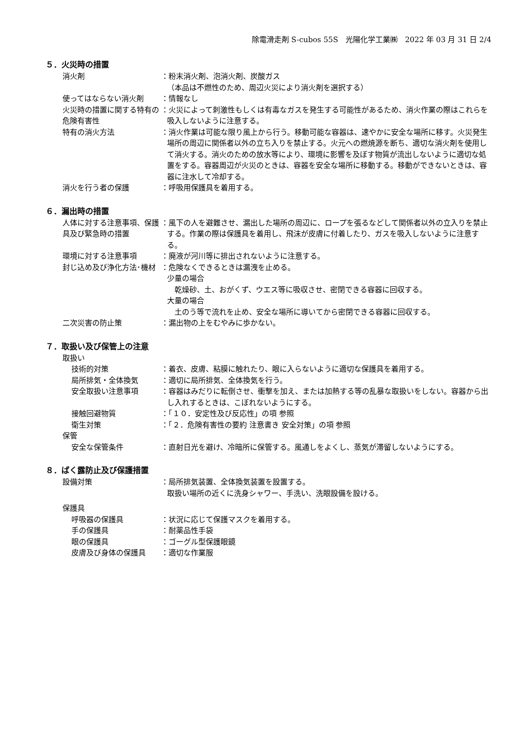除電滑走剤 S-cubos 55S　光陽化学工業㈱　2022 年 03 月 31 日 2/4
５．火災時の措置
消火剤 ：粉末消火剤、泡消火剤、炭酸ガス
（本品は不燃性のため、周辺火災により消火剤を選択する）
使ってはならない消火剤 ：情報なし
火災時の措置に関する特有の危険有害性
：火災によって刺激性もしくは有毒なガスを発生する可能性があるため、消火作業の際はこれらを吸入しないように注意する。
特有の消火方法 ：消火作業は可能な限り風上から行う。移動可能な容器は、速やかに安全な場所に移す。火災発生場所の周辺に関係者以外の立ち入りを禁止する。火元への燃焼源を断ち、適切な消火剤を使用して消火する。消火のための放水等により、環境に影響を及ぼす物質が流出しないように適切な処置をする。容器周辺が火災のときは、容器を安全な場所に移動する。移動ができないときは、容器に注水して冷却する。
消火を行う者の保護 ：呼吸用保護具を着用する。
６．漏出時の措置
人体に対する注意事項、保護具及び緊急時の措置
：風下の人を避難させ、漏出した場所の周辺に、ロープを張るなどして関係者以外の立入りを禁止する。作業の際は保護具を着用し、飛沫が皮膚に付着したり、ガスを吸入しないように注意する。
環境に対する注意事項 ：廃液が河川等に排出されないように注意する。
封じ込め及び浄化方法･機材 ：危険なくできるときは漏洩を止める。
少量の場合
　乾燥砂、土、おがくず、ウエス等に吸収させ、密閉できる容器に回収する。
大量の場合
　土のう等で流れを止め、安全な場所に導いてから密閉できる容器に回収する。
二次災害の防止策 ：漏出物の上をむやみに歩かない。
７．取扱い及び保管上の注意
取扱い
技術的対策 ：着衣、皮膚、粘膜に触れたり、眼に入らないように適切な保護具を着用する。
局所排気・全体換気 ：適切に局所排気、全体換気を行う。
安全取扱い注意事項 ：容器はみだりに転倒させ、衝撃を加え、または加熱する等の乱暴な取扱いをしない。容器から出し入れするときは、こぼれないようにする。
接触回避物質 ：「１０．安定性及び反応性」の項 参照
衛生対策 ：「２．危険有害性の要約 注意書き 安全対策」の項 参照
保管
安全な保管条件 ：直射日光を避け、冷暗所に保管する。風通しをよくし、蒸気が滞留しないようにする。
８．ばく露防止及び保護措置
設備対策 ：局所排気装置、全体換気装置を設置する。
取扱い場所の近くに洗身シャワー、手洗い、洗眼設備を設ける。
保護具
呼吸器の保護具 ：状況に応じて保護マスクを着用する。
手の保護具 ：耐薬品性手袋
眼の保護具 ：ゴーグル型保護眼鏡
皮膚及び身体の保護具 ：適切な作業服